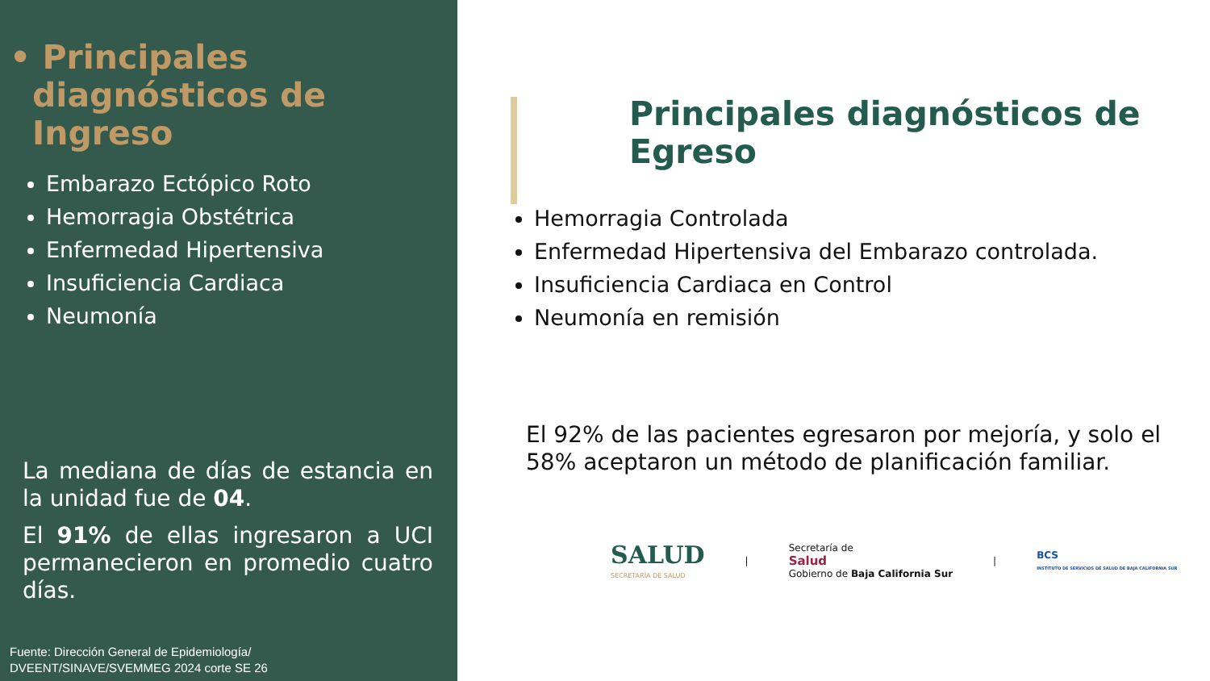• Principales diagnósticos de Ingreso
Embarazo Ectópico Roto
Hemorragia Obstétrica
Enfermedad Hipertensiva
Insuficiencia Cardiaca
Neumonía
La mediana de días de estancia en la unidad fue de 04.
El 91% de ellas ingresaron a UCI permanecieron en promedio cuatro días.
Fuente: Dirección General de Epidemiología/
DVEENT/SINAVE/SVEMMEG 2024 corte SE 26
Principales diagnósticos de Egreso
Hemorragia Controlada
Enfermedad Hipertensiva del Embarazo controlada.
Insuficiencia Cardiaca en Control
Neumonía en remisión
El 92% de las pacientes egresaron por mejoría, y solo el 58% aceptaron un método de planificación familiar.
SALUD
SECRETARÍA DE SALUD
|
Secretaría de
Salud
Gobierno de Baja California Sur
|
BCS
INSTITUTO DE SERVICIOS DE SALUD DE BAJA CALIFORNIA SUR